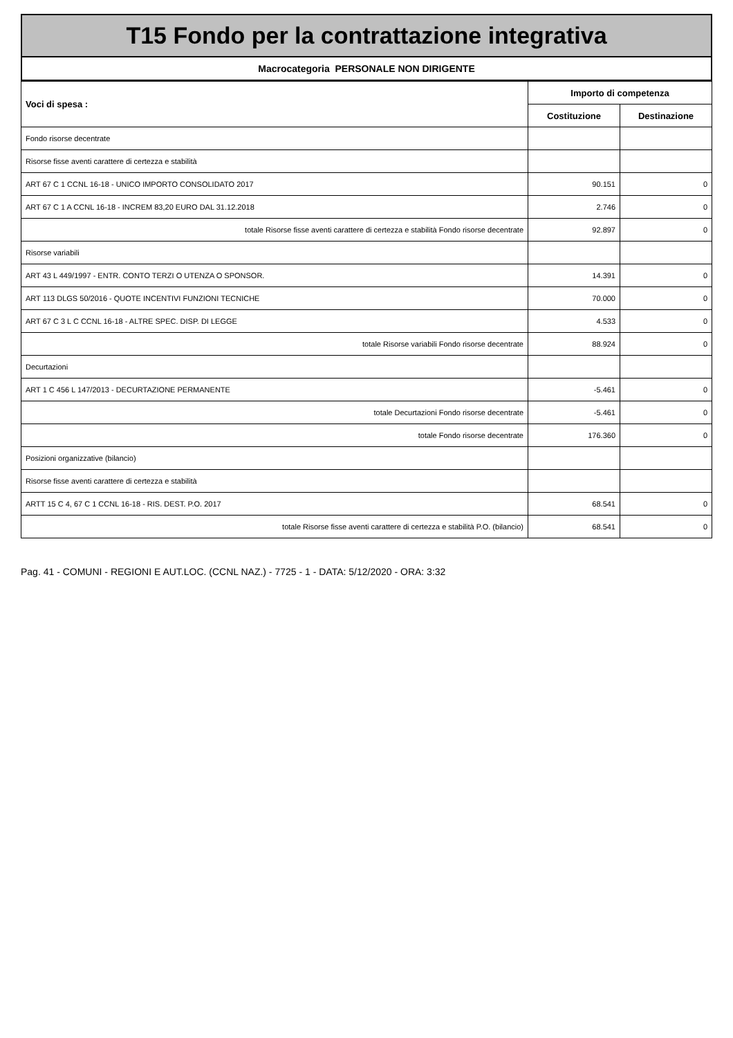T15 Fondo per la contrattazione integrativa
Macrocategoria PERSONALE NON DIRIGENTE
| Voci di spesa : | Importo di competenza | |
| --- | --- | --- |
| | Costituzione | Destinazione |
| Fondo risorse decentrate | | |
| Risorse fisse aventi carattere di certezza e stabilità | | |
| ART 67 C 1 CCNL 16-18 - UNICO IMPORTO CONSOLIDATO 2017 | 90.151 | 0 |
| ART 67 C 1 A CCNL 16-18 - INCREM 83,20 EURO DAL 31.12.2018 | 2.746 | 0 |
| totale Risorse fisse aventi carattere di certezza e stabilità Fondo risorse decentrate | 92.897 | 0 |
| Risorse variabili | | |
| ART 43 L 449/1997 - ENTR. CONTO TERZI O UTENZA O SPONSOR. | 14.391 | 0 |
| ART 113 DLGS 50/2016 - QUOTE INCENTIVI FUNZIONI TECNICHE | 70.000 | 0 |
| ART 67 C 3 L C CCNL 16-18 - ALTRE SPEC. DISP. DI LEGGE | 4.533 | 0 |
| totale Risorse variabili Fondo risorse decentrate | 88.924 | 0 |
| Decurtazioni | | |
| ART 1 C 456 L 147/2013 - DECURTAZIONE PERMANENTE | -5.461 | 0 |
| totale Decurtazioni Fondo risorse decentrate | -5.461 | 0 |
| totale Fondo risorse decentrate | 176.360 | 0 |
| Posizioni organizzative (bilancio) | | |
| Risorse fisse aventi carattere di certezza e stabilità | | |
| ARTT 15 C 4, 67 C 1 CCNL 16-18 - RIS. DEST. P.O. 2017 | 68.541 | 0 |
| totale Risorse fisse aventi carattere di certezza e stabilità P.O. (bilancio) | 68.541 | 0 |
Pag. 41 - COMUNI - REGIONI E AUT.LOC. (CCNL NAZ.) - 7725 - 1 - DATA: 5/12/2020 - ORA: 3:32